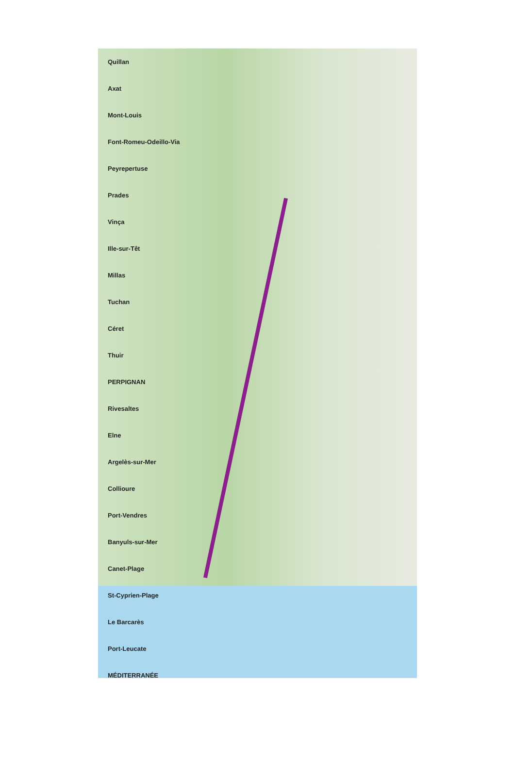Quillan
Axat
Mont-Louis
Font-Romeu-Odeillo-Via
Peyrepertuse
Prades
Vinça
Ille-sur-Têt
Millas
Tuchan
Céret
Thuir
PERPIGNAN
Rivesaltes
Elne
Argelès-sur-Mer
Collioure
Port-Vendres
Banyuls-sur-Mer
Canet-Plage
St-Cyprien-Plage
Le Barcarès
Port-Leucate
MÉDITERRANÉE